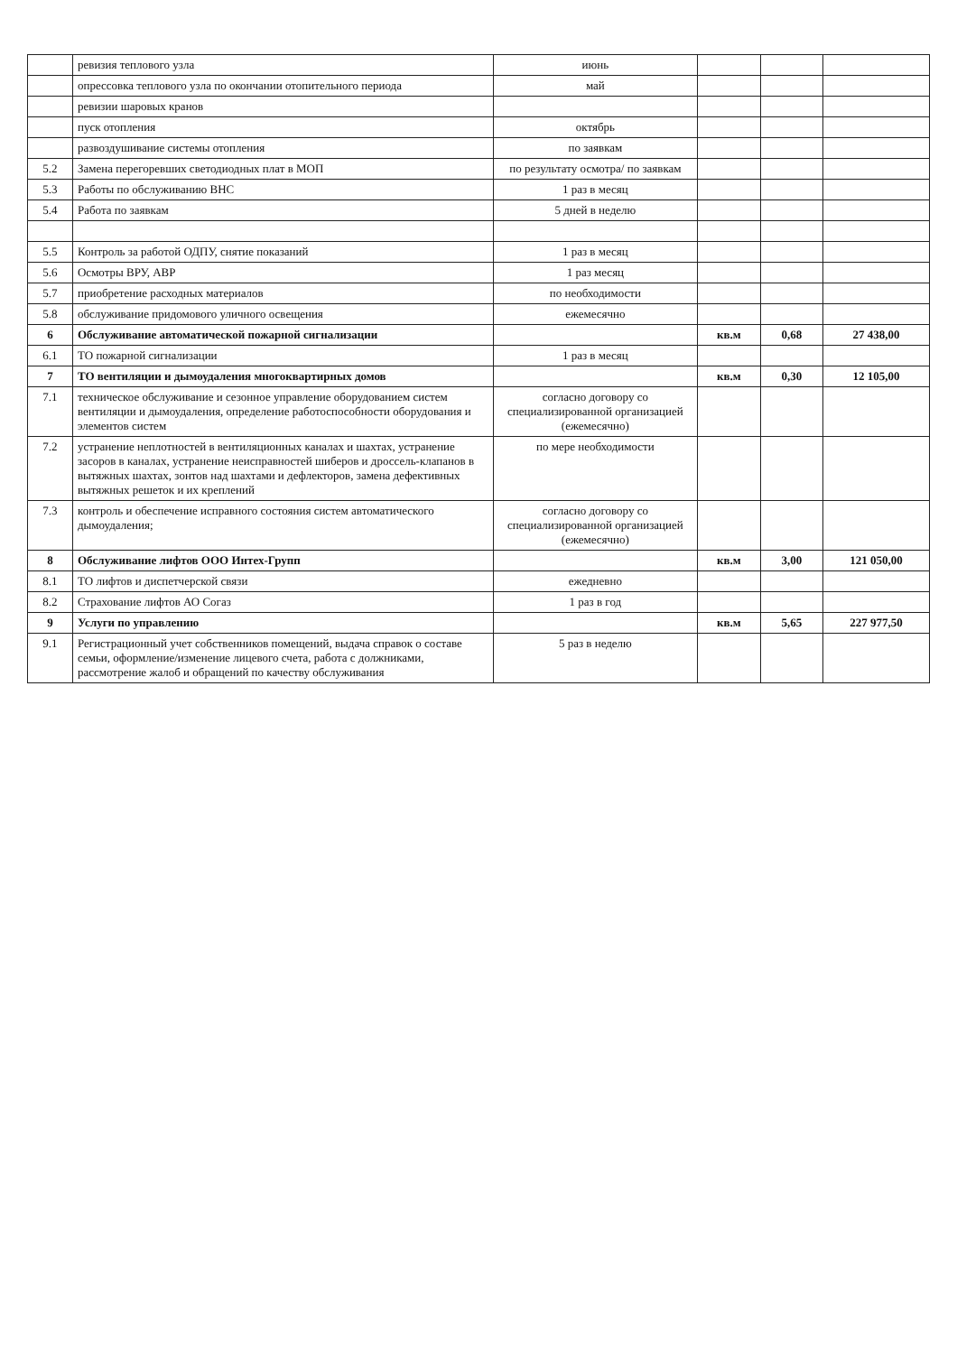| | ревизия теплового узла | июнь | | | |
| | опрессовка теплового узла по окончании отопительного периода | май | | | |
| | ревизии шаровых кранов | | | | |
| | пуск отопления | октябрь | | | |
| | развоздушивание системы отопления | по заявкам | | | |
| 5.2 | Замена перегоревших светодиодных плат в МОП | по результату осмотра/ по заявкам | | | |
| 5.3 | Работы по обслуживанию ВНС | 1 раз в месяц | | | |
| 5.4 | Работа по заявкам | 5 дней в неделю | | | |
| 5.5 | Контроль за работой ОДПУ, снятие показаний | 1 раз в месяц | | | |
| 5.6 | Осмотры ВРУ, АВР | 1 раз месяц | | | |
| 5.7 | приобретение расходных материалов | по необходимости | | | |
| 5.8 | обслуживание придомового уличного освещения | ежемесячно | | | |
| 6 | Обслуживание автоматической пожарной сигнализации | | кв.м | 0,68 | 27 438,00 |
| 6.1 | ТО пожарной сигнализации | 1 раз в месяц | | | |
| 7 | ТО вентиляции и дымоудаления многоквартирных домов | | кв.м | 0,30 | 12 105,00 |
| 7.1 | техническое обслуживание и сезонное управление оборудованием систем вентиляции и дымоудаления, определение работоспособности оборудования и элементов систем | согласно договору со специализированной организацией (ежемесячно) | | | |
| 7.2 | устранение неплотностей в вентиляционных каналах и шахтах, устранение засоров в каналах, устранение неисправностей шиберов и дроссель-клапанов в вытяжных шахтах, зонтов над шахтами и дефлекторов, замена дефективных вытяжных решеток и их креплений | по мере необходимости | | | |
| 7.3 | контроль и обеспечение исправного состояния систем автоматического дымоудаления; | согласно договору со специализированной организацией (ежемесячно) | | | |
| 8 | Обслуживание лифтов ООО Интех-Групп | | кв.м | 3,00 | 121 050,00 |
| 8.1 | ТО лифтов и диспетчерской связи | ежедневно | | | |
| 8.2 | Страхование лифтов АО Согаз | 1 раз в год | | | |
| 9 | Услуги по управлению | | кв.м | 5,65 | 227 977,50 |
| 9.1 | Регистрационный учет собственников помещений, выдача справок о составе семьи, оформление/изменение лицевого счета, работа с должниками, рассмотрение жалоб и обращений по качеству обслуживания | 5 раз в неделю | | | |